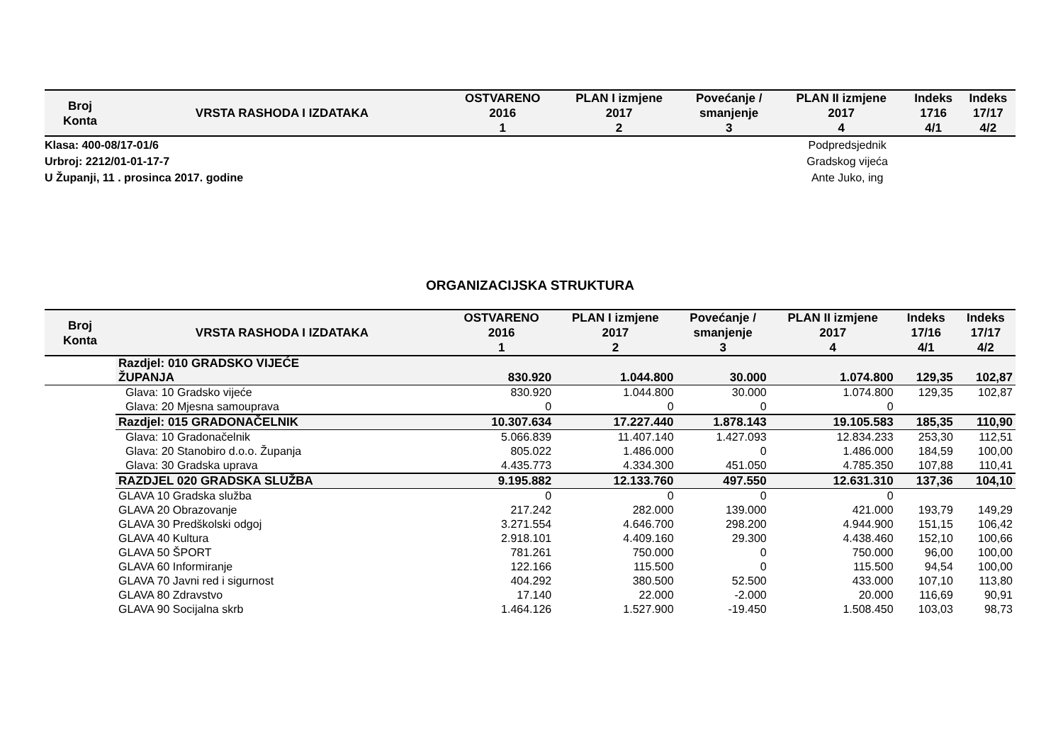| Broj Konta | VRSTA RASHODA I IZDATAKA | OSTVARENO 2016 1 | PLAN I izmjene 2017 2 | Povećanje / smanjenje 3 | PLAN II izmjene 2017 4 | Indeks 1716 4/1 | Indeks 17/17 4/2 |
| --- | --- | --- | --- | --- | --- | --- | --- |
Klasa: 400-08/17-01/6
Urbroj: 2212/01-01-17-7
U Županji, 11 . prosinca 2017. godine
Podpredsjednik
Gradskog vijeća
Ante Juko, ing
ORGANIZACIJSKA STRUKTURA
| Broj Konta | VRSTA RASHODA I IZDATAKA | OSTVARENO 2016 1 | PLAN I izmjene 2017 2 | Povećanje / smanjenje 3 | PLAN II izmjene 2017 4 | Indeks 17/16 4/1 | Indeks 17/17 4/2 |
| --- | --- | --- | --- | --- | --- | --- | --- |
| | Razdjel: 010 GRADSKO VIJEĆE ŽUPANJA | 830.920 | 1.044.800 | 30.000 | 1.074.800 | 129,35 | 102,87 |
| | Glava: 10 Gradsko vijeće | 830.920 | 1.044.800 | 30.000 | 1.074.800 | 129,35 | 102,87 |
| | Glava: 20 Mjesna samouprava | 0 | 0 | 0 | 0 | | |
| | Razdjel: 015 GRADONAČELNIK | 10.307.634 | 17.227.440 | 1.878.143 | 19.105.583 | 185,35 | 110,90 |
| | Glava: 10 Gradonačelnik | 5.066.839 | 11.407.140 | 1.427.093 | 12.834.233 | 253,30 | 112,51 |
| | Glava: 20 Stanobiro d.o.o. Županja | 805.022 | 1.486.000 | 0 | 1.486.000 | 184,59 | 100,00 |
| | Glava: 30 Gradska uprava | 4.435.773 | 4.334.300 | 451.050 | 4.785.350 | 107,88 | 110,41 |
| | RAZDJEL 020 GRADSKA SLUŽBA | 9.195.882 | 12.133.760 | 497.550 | 12.631.310 | 137,36 | 104,10 |
| | GLAVA 10 Gradska služba | 0 | 0 | 0 | 0 | | |
| | GLAVA 20 Obrazovanje | 217.242 | 282.000 | 139.000 | 421.000 | 193,79 | 149,29 |
| | GLAVA 30 Predškolski odgoj | 3.271.554 | 4.646.700 | 298.200 | 4.944.900 | 151,15 | 106,42 |
| | GLAVA 40 Kultura | 2.918.101 | 4.409.160 | 29.300 | 4.438.460 | 152,10 | 100,66 |
| | GLAVA 50 ŠPORT | 781.261 | 750.000 | 0 | 750.000 | 96,00 | 100,00 |
| | GLAVA 60 Informiranje | 122.166 | 115.500 | 0 | 115.500 | 94,54 | 100,00 |
| | GLAVA 70 Javni red i sigurnost | 404.292 | 380.500 | 52.500 | 433.000 | 107,10 | 113,80 |
| | GLAVA 80 Zdravstvo | 17.140 | 22.000 | -2.000 | 20.000 | 116,69 | 90,91 |
| | GLAVA 90 Socijalna skrb | 1.464.126 | 1.527.900 | -19.450 | 1.508.450 | 103,03 | 98,73 |